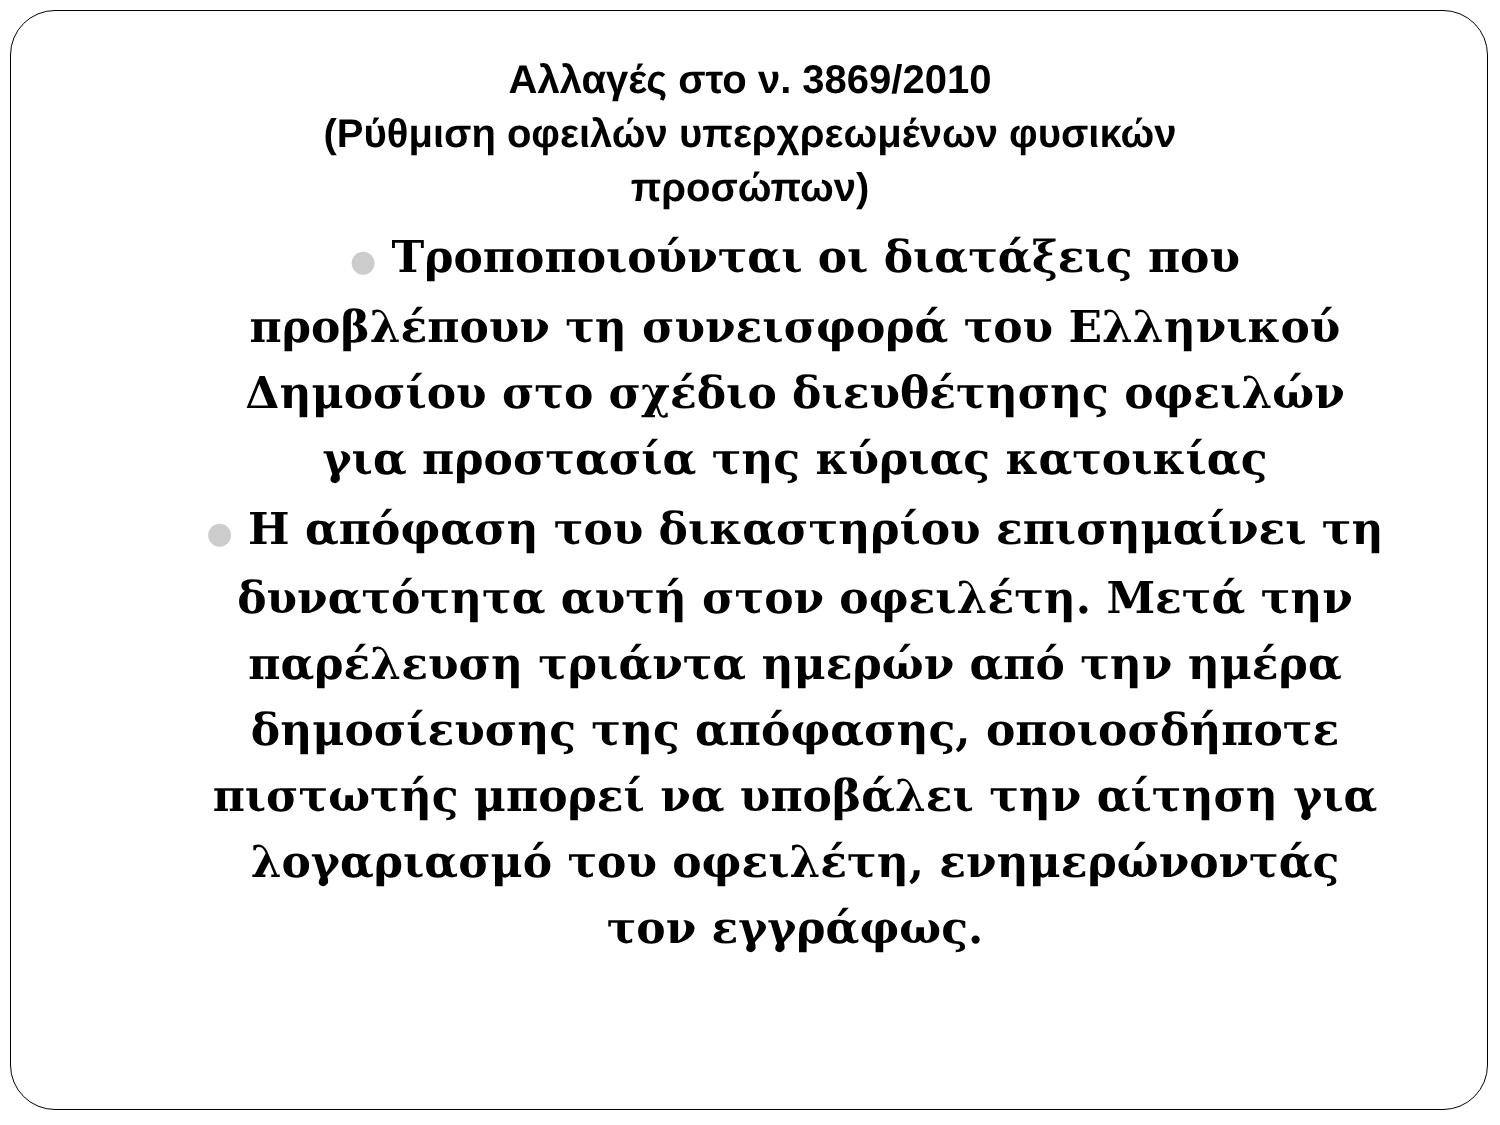Αλλαγές στο ν. 3869/2010
(Ρύθμιση οφειλών υπερχρεωμένων φυσικών προσώπων)
● Τροποποιούνται οι διατάξεις που προβλέπουν τη συνεισφορά του Ελληνικού Δημοσίου στο σχέδιο διευθέτησης οφειλών για προστασία της κύριας κατοικίας
● Η απόφαση του δικαστηρίου επισημαίνει τη δυνατότητα αυτή στον οφειλέτη. Μετά την παρέλευση τριάντα ημερών από την ημέρα δημοσίευσης της απόφασης, οποιοσδήποτε πιστωτής μπορεί να υποβάλει την αίτηση για λογαριασμό του οφειλέτη, ενημερώνοντάς τον εγγράφως.